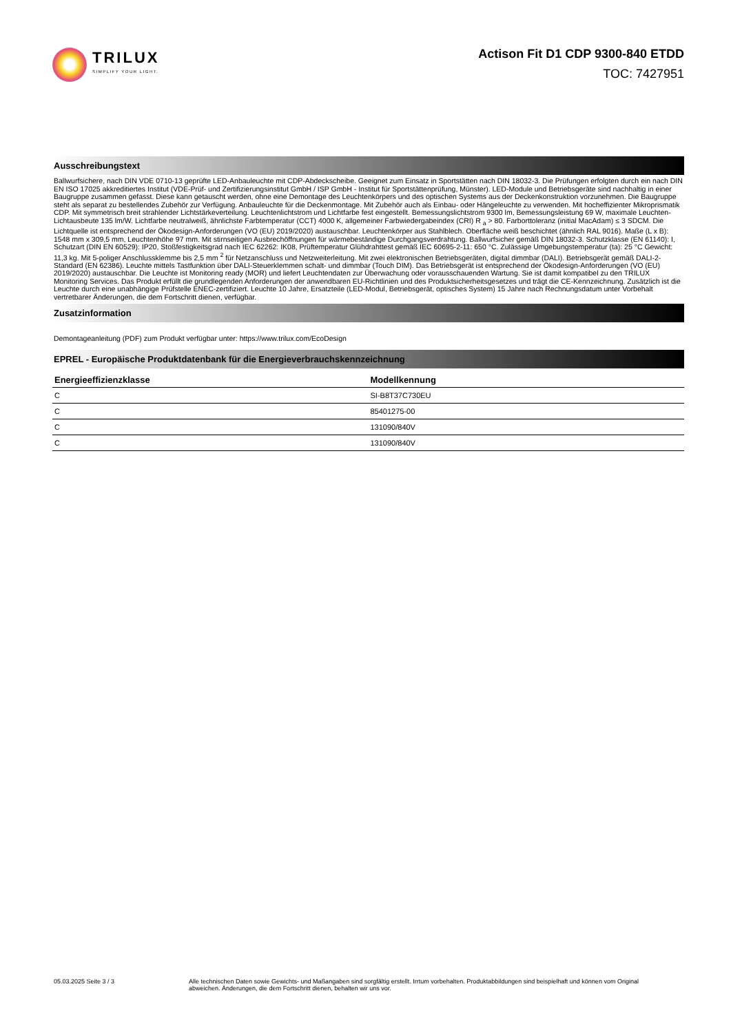TRILUX
SIMPLIFY YOUR LIGHT.
Actison Fit D1 CDP 9300-840 ETDD
TOC: 7427951
Ausschreibungstext
Ballwurfsichere, nach DIN VDE 0710-13 geprüfte LED-Anbauleuchte mit CDP-Abdeckscheibe. Geeignet zum Einsatz in Sportstätten nach DIN 18032-3. Die Prüfungen erfolgten durch ein nach DIN EN ISO 17025 akkreditiertes Institut (VDE-Prüf- und Zertifizierungsinstitut GmbH / ISP GmbH - Institut für Sportstättenprüfung, Münster). LED-Module und Betriebsgeräte sind nachhaltig in einer Baugruppe zusammen gefasst. Diese kann getauscht werden, ohne eine Demontage des Leuchtenkörpers und des optischen Systems aus der Deckenkonstruktion vorzunehmen. Die Baugruppe steht als separat zu bestellendes Zubehör zur Verfügung. Anbauleuchte für die Deckenmontage. Mit Zubehör auch als Einbau- oder Hängeleuchte zu verwenden. Mit hocheffizienter Mikroprismatik CDP. Mit symmetrisch breit strahlender Lichtstärkeverteilung. Leuchtenlichtstrom und Lichtfarbe fest eingestellt. Bemessungslichtstrom 9300 lm, Bemessungsleistung 69 W, maximale Leuchten-Lichtausbeute 135 lm/W. Lichtfarbe neutralweiß, ähnlichste Farbtemperatur (CCT) 4000 K, allgemeiner Farbwiedergabeindex (CRI) R <sub>a</sub> > 80. Farborttoleranz (initial MacAdam) ≤ 3 SDCM. Die Lichtquelle ist entsprechend der Ökodesign-Anforderungen (VO (EU) 2019/2020) austauschbar. Leuchtenkörper aus Stahlblech. Oberfläche weiß beschichtet (ähnlich RAL 9016). Maße (L x B): 1548 mm x 309,5 mm, Leuchtenhöhe 97 mm. Mit stirnseitigen Ausbrechöffnungen für wärmebeständige Durchgangsverdrahtung. Ballwurfsicher gemäß DIN 18032-3. Schutzklasse (EN 61140): I, Schutzart (DIN EN 60529): IP20, Stoßfestigkeitsgrad nach IEC 62262: IK08, Prüftemperatur Glühdrahttest gemäß IEC 60695-2-11: 650 °C. Zulässige Umgebungstemperatur (ta): 25 °C Gewicht: 11,3 kg. Mit 5-poliger Anschlussklemme bis 2,5 mm <sup>2</sup> für Netzanschluss und Netzweiterleitung. Mit zwei elektronischen Betriebsgeräten, digital dimmbar (DALI). Betriebsgerät gemäß DALI-2-Standard (EN 62386). Leuchte mittels Tastfunktion über DALI-Steuerklemmen schalt- und dimmbar (Touch DIM). Das Betriebsgerät ist entsprechend der Ökodesign-Anforderungen (VO (EU) 2019/2020) austauschbar. Die Leuchte ist Monitoring ready (MOR) und liefert Leuchtendaten zur Überwachung oder vorausschauenden Wartung. Sie ist damit kompatibel zu den TRILUX Monitoring Services. Das Produkt erfüllt die grundlegenden Anforderungen der anwendbaren EU-Richtlinien und des Produktsicherheitsgesetzes und trägt die CE-Kennzeichnung. Zusätzlich ist die Leuchte durch eine unabhängige Prüfstelle ENEC-zertifiziert. Leuchte 10 Jahre, Ersatzteile (LED-Modul, Betriebsgerät, optisches System) 15 Jahre nach Rechnungsdatum unter Vorbehalt vertretbarer Änderungen, die dem Fortschritt dienen, verfügbar.
Zusatzinformation
Demontageanleitung (PDF) zum Produkt verfügbar unter: https://www.trilux.com/EcoDesign
EPREL - Europäische Produktdatenbank für die Energieverbrauchskennzeichnung
| Energieeffizienzklasse | Modellkennung |
| --- | --- |
| C | SI-B8T37C730EU |
| C | 85401275-00 |
| C | 131090/840V |
| C | 131090/840V |
05.03.2025 Seite 3 / 3 Alle technischen Daten sowie Gewichts- und Maßangaben sind sorgfältig erstellt. Irrtum vorbehalten. Produktabbildungen sind beispielhaft und können vom Original abweichen. Änderungen, die dem Fortschritt dienen, behalten wir uns vor.